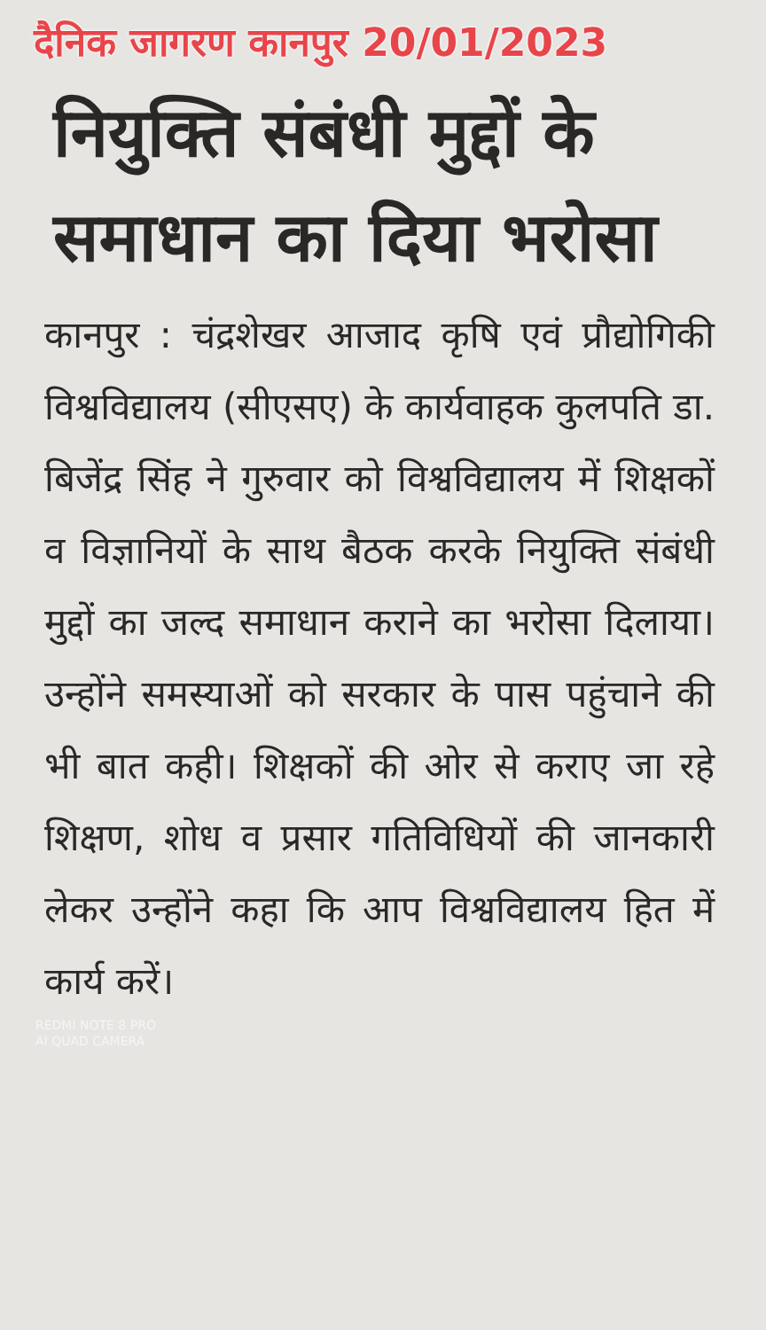दैनिक जागरण कानपुर 20/01/2023
नियुक्ति संबंधी मुद्दों के समाधान का दिया भरोसा
कानपुर : चंद्रशेखर आजाद कृषि एवं प्रौद्योगिकी विश्वविद्यालय (सीएसए) के कार्यवाहक कुलपति डा. बिजेंद्र सिंह ने गुरुवार को विश्वविद्यालय में शिक्षकों व विज्ञानियों के साथ बैठक करके नियुक्ति संबंधी मुद्दों का जल्द समाधान कराने का भरोसा दिलाया। उन्होंने समस्याओं को सरकार के पास पहुंचाने की भी बात कही। शिक्षकों की ओर से कराए जा रहे शिक्षण, शोध व प्रसार गतिविधियों की जानकारी लेकर उन्होंने कहा कि आप विश्वविद्यालय हित में कार्य करें।
REDMI NOTE 8 PRO
AI QUAD CAMERA